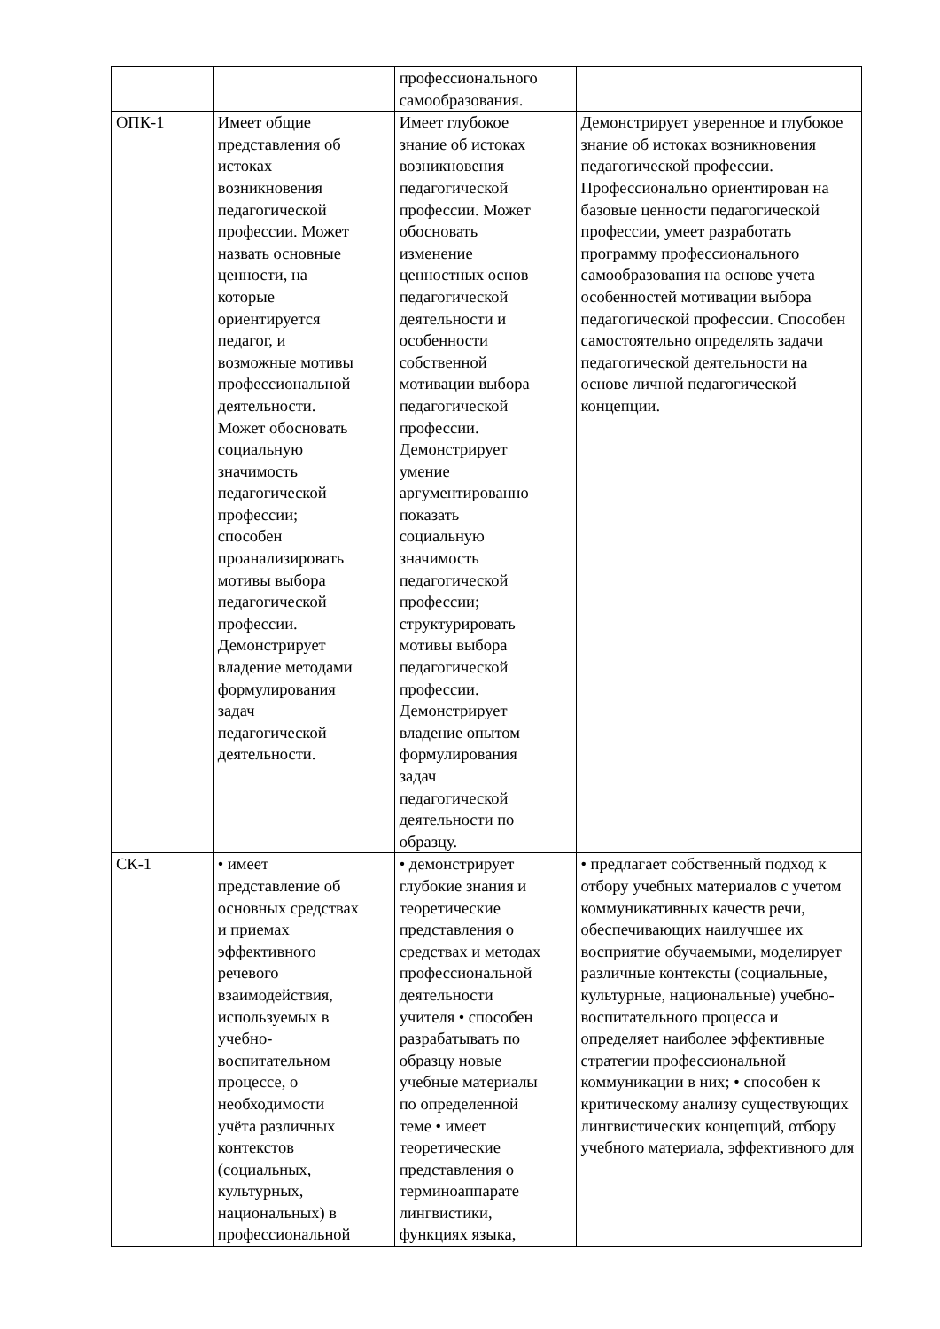| | | профессионального самообразования. | |
| ОПК-1 | Имеет общие представления об истоках возникновения педагогической профессии. Может назвать основные ценности, на которые ориентируется педагог, и возможные мотивы профессиональной деятельности. Может обосновать социальную значимость педагогической профессии; способен проанализировать мотивы выбора педагогической профессии. Демонстрирует владение методами формулирования задач педагогической деятельности. | Имеет глубокое знание об истоках возникновения педагогической профессии. Может обосновать изменение ценностных основ педагогической деятельности и особенности собственной мотивации выбора педагогической профессии. Демонстрирует умение аргументированно показать социальную значимость педагогической профессии; структурировать мотивы выбора педагогической профессии. Демонстрирует владение опытом формулирования задач педагогической деятельности по образцу. | Демонстрирует уверенное и глубокое знание об истоках возникновения педагогической профессии. Профессионально ориентирован на базовые ценности педагогической профессии, умеет разработать программу профессионального самообразования на основе учета особенностей мотивации выбора педагогической профессии. Способен самостоятельно определять задачи педагогической деятельности на основе личной педагогической концепции. |
| СК-1 | • имеет представление об основных средствах и приемах эффективного речевого взаимодействия, используемых в учебно- воспитательном процессе, о необходимости учёта различных контекстов (социальных, культурных, национальных) в профессиональной | • демонстрирует глубокие знания и теоретические представления о средствах и методах профессиональной деятельности учителя • способен разрабатывать по образцу новые учебные материалы по определенной теме • имеет теоретические представления о терминоаппарате лингвистики, функциях языка, | • предлагает собственный подход к отбору учебных материалов с учетом коммуникативных качеств речи, обеспечивающих наилучшее их восприятие обучаемыми, моделирует различные контексты (социальные, культурные, национальные) учебно-воспитательного процесса и определяет наиболее эффективные стратегии профессиональной коммуникации в них; • способен к критическому анализу существующих лингвистических концепций, отбору учебного материала, эффективного для |